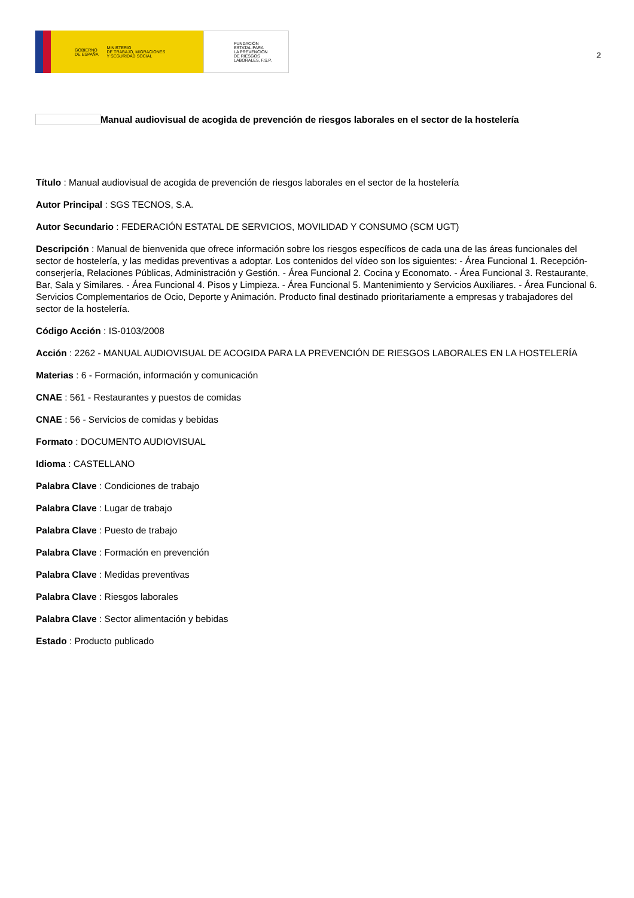GOBIERNO
DE ESPAÑA MINISTERIO
DE TRABAJO, MIGRACIONES
Y SEGURIDAD SOCIAL
FUNDACIÓN
ESTATAL PARA
LA PREVENCIÓN
DE RIESGOS
LABORALES, F.S.P.
2
Manual audiovisual de acogida de prevención de riesgos laborales en el sector de la hostelería
Título : Manual audiovisual de acogida de prevención de riesgos laborales en el sector de la hostelería
Autor Principal : SGS TECNOS, S.A.
Autor Secundario : FEDERACIÓN ESTATAL DE SERVICIOS, MOVILIDAD Y CONSUMO (SCM UGT)
Descripción : Manual de bienvenida que ofrece información sobre los riesgos específicos de cada una de las áreas funcionales del sector de hostelería, y las medidas preventivas a adoptar. Los contenidos del vídeo son los siguientes: - Área Funcional 1. Recepción-conserjería, Relaciones Públicas, Administración y Gestión. - Área Funcional 2. Cocina y Economato. - Área Funcional 3. Restaurante, Bar, Sala y Similares. - Área Funcional 4. Pisos y Limpieza. - Área Funcional 5. Mantenimiento y Servicios Auxiliares. - Área Funcional 6. Servicios Complementarios de Ocio, Deporte y Animación. Producto final destinado prioritariamente a empresas y trabajadores del sector de la hostelería.
Código Acción : IS-0103/2008
Acción : 2262 - MANUAL AUDIOVISUAL DE ACOGIDA PARA LA PREVENCIÓN DE RIESGOS LABORALES EN LA HOSTELERÍA
Materias : 6 - Formación, información y comunicación
CNAE : 561 - Restaurantes y puestos de comidas
CNAE : 56 - Servicios de comidas y bebidas
Formato : DOCUMENTO AUDIOVISUAL
Idioma : CASTELLANO
Palabra Clave : Condiciones de trabajo
Palabra Clave : Lugar de trabajo
Palabra Clave : Puesto de trabajo
Palabra Clave : Formación en prevención
Palabra Clave : Medidas preventivas
Palabra Clave : Riesgos laborales
Palabra Clave : Sector alimentación y bebidas
Estado : Producto publicado